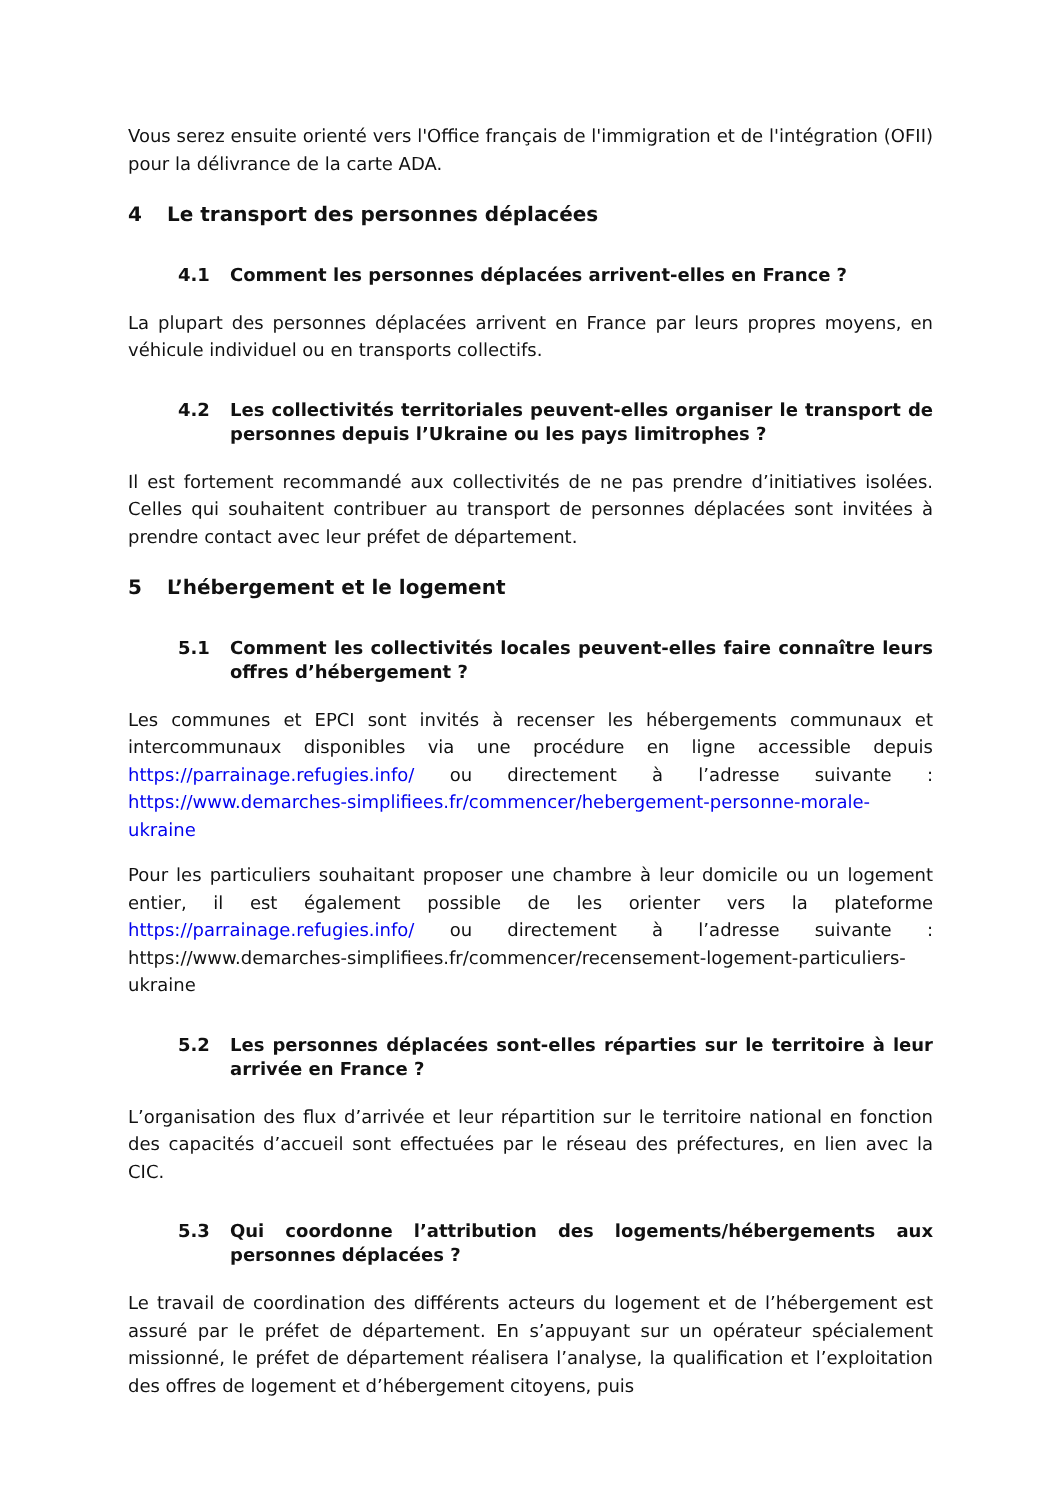Vous serez ensuite orienté vers l'Office français de l'immigration et de l'intégration (OFII) pour la délivrance de la carte ADA.
4 Le transport des personnes déplacées
4.1 Comment les personnes déplacées arrivent-elles en France ?
La plupart des personnes déplacées arrivent en France par leurs propres moyens, en véhicule individuel ou en transports collectifs.
4.2 Les collectivités territoriales peuvent-elles organiser le transport de personnes depuis l’Ukraine ou les pays limitrophes ?
Il est fortement recommandé aux collectivités de ne pas prendre d’initiatives isolées. Celles qui souhaitent contribuer au transport de personnes déplacées sont invitées à prendre contact avec leur préfet de département.
5 L’hébergement et le logement
5.1 Comment les collectivités locales peuvent-elles faire connaître leurs offres d’hébergement ?
Les communes et EPCI sont invités à recenser les hébergements communaux et intercommunaux disponibles via une procédure en ligne accessible depuis https://parrainage.refugies.info/ ou directement à l’adresse suivante : https://www.demarches-simplifiees.fr/commencer/hebergement-personne-morale-ukraine
Pour les particuliers souhaitant proposer une chambre à leur domicile ou un logement entier, il est également possible de les orienter vers la plateforme https://parrainage.refugies.info/ ou directement à l’adresse suivante : https://www.demarches-simplifiees.fr/commencer/recensement-logement-particuliers-ukraine
5.2 Les personnes déplacées sont-elles réparties sur le territoire à leur arrivée en France ?
L’organisation des flux d’arrivée et leur répartition sur le territoire national en fonction des capacités d’accueil sont effectuées par le réseau des préfectures, en lien avec la CIC.
5.3 Qui coordonne l’attribution des logements/hébergements aux personnes déplacées ?
Le travail de coordination des différents acteurs du logement et de l’hébergement est assuré par le préfet de département. En s’appuyant sur un opérateur spécialement missionné, le préfet de département réalisera l’analyse, la qualification et l’exploitation des offres de logement et d’hébergement citoyens, puis